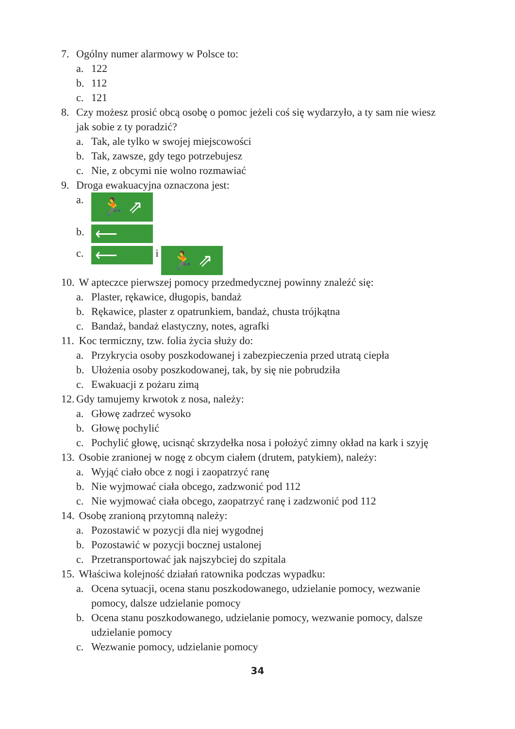7. Ogólny numer alarmowy w Polsce to:
a. 122
b. 112
c. 121
8. Czy możesz prosić obcą osobę o pomoc jeżeli coś się wydarzyło, a ty sam nie wiesz jak sobie z ty poradzić?
a. Tak, ale tylko w swojej miejscowości
b. Tak, zawsze, gdy tego potrzebujesz
c. Nie, z obcymi nie wolno rozmawiać
9. Droga ewakuacyjna oznaczona jest:
a. 🏃 ⇗
b. ⟵
c. ⟵ i 🏃 ⇗
10. W apteczce pierwszej pomocy przedmedycznej powinny znaleźć się:
a. Plaster, rękawice, długopis, bandaż
b. Rękawice, plaster z opatrunkiem, bandaż, chusta trójkątna
c. Bandaż, bandaż elastyczny, notes, agrafki
11. Koc termiczny, tzw. folia życia służy do:
a. Przykrycia osoby poszkodowanej i zabezpieczenia przed utratą ciepła
b. Ułożenia osoby poszkodowanej, tak, by się nie pobrudziła
c. Ewakuacji z pożaru zimą
12. Gdy tamujemy krwotok z nosa, należy:
a. Głowę zadrzeć wysoko
b. Głowę pochylić
c. Pochylić głowę, ucisnąć skrzydełka nosa i położyć zimny okład na kark i szyję
13. Osobie zranionej w nogę z obcym ciałem (drutem, patykiem), należy:
a. Wyjąć ciało obce z nogi i zaopatrzyć ranę
b. Nie wyjmować ciała obcego, zadzwonić pod 112
c. Nie wyjmować ciała obcego, zaopatrzyć ranę i zadzwonić pod 112
14. Osobę zranioną przytomną należy:
a. Pozostawić w pozycji dla niej wygodnej
b. Pozostawić w pozycji bocznej ustalonej
c. Przetransportować jak najszybciej do szpitala
15. Właściwa kolejność działań ratownika podczas wypadku:
a. Ocena sytuacji, ocena stanu poszkodowanego, udzielanie pomocy, wezwanie pomocy, dalsze udzielanie pomocy
b. Ocena stanu poszkodowanego, udzielanie pomocy, wezwanie pomocy, dalsze udzielanie pomocy
c. Wezwanie pomocy, udzielanie pomocy
34